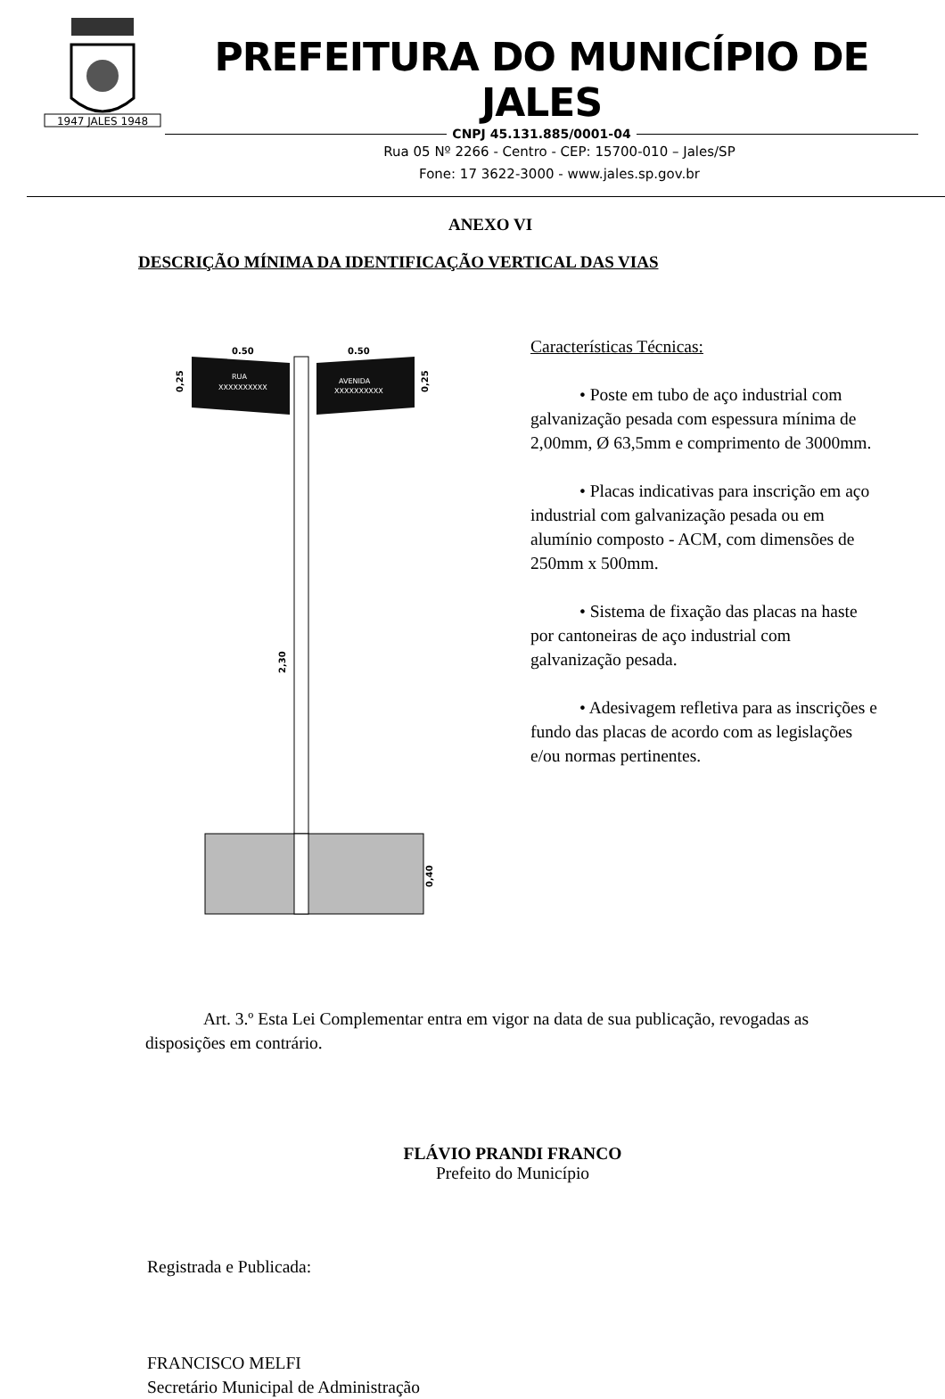1947 JALES 1948
PREFEITURA DO MUNICÍPIO DE JALES
CNPJ 45.131.885/0001-04
Rua 05 Nº 2266 - Centro - CEP: 15700-010 – Jales/SP
Fone: 17 3622-3000 - www.jales.sp.gov.br
ANEXO VI
DESCRIÇÃO MÍNIMA DA IDENTIFICAÇÃO VERTICAL DAS VIAS
0.50
0.50
RUA
XXXXXXXXXX
AVENIDA
XXXXXXXXXX
0,25
0,25
2,30
0,40
Características Técnicas:
• Poste em tubo de aço industrial com galvanização pesada com espessura mínima de 2,00mm, Ø 63,5mm e comprimento de 3000mm.
• Placas indicativas para inscrição em aço industrial com galvanização pesada ou em alumínio composto - ACM, com dimensões de 250mm x 500mm.
• Sistema de fixação das placas na haste por cantoneiras de aço industrial com galvanização pesada.
• Adesivagem refletiva para as inscrições e fundo das placas de acordo com as legislações e/ou normas pertinentes.
Art. 3.º Esta Lei Complementar entra em vigor na data de sua publicação, revogadas as disposições em contrário.
FLÁVIO PRANDI FRANCO
Prefeito do Município
Registrada e Publicada:
FRANCISCO MELFI
Secretário Municipal de Administração